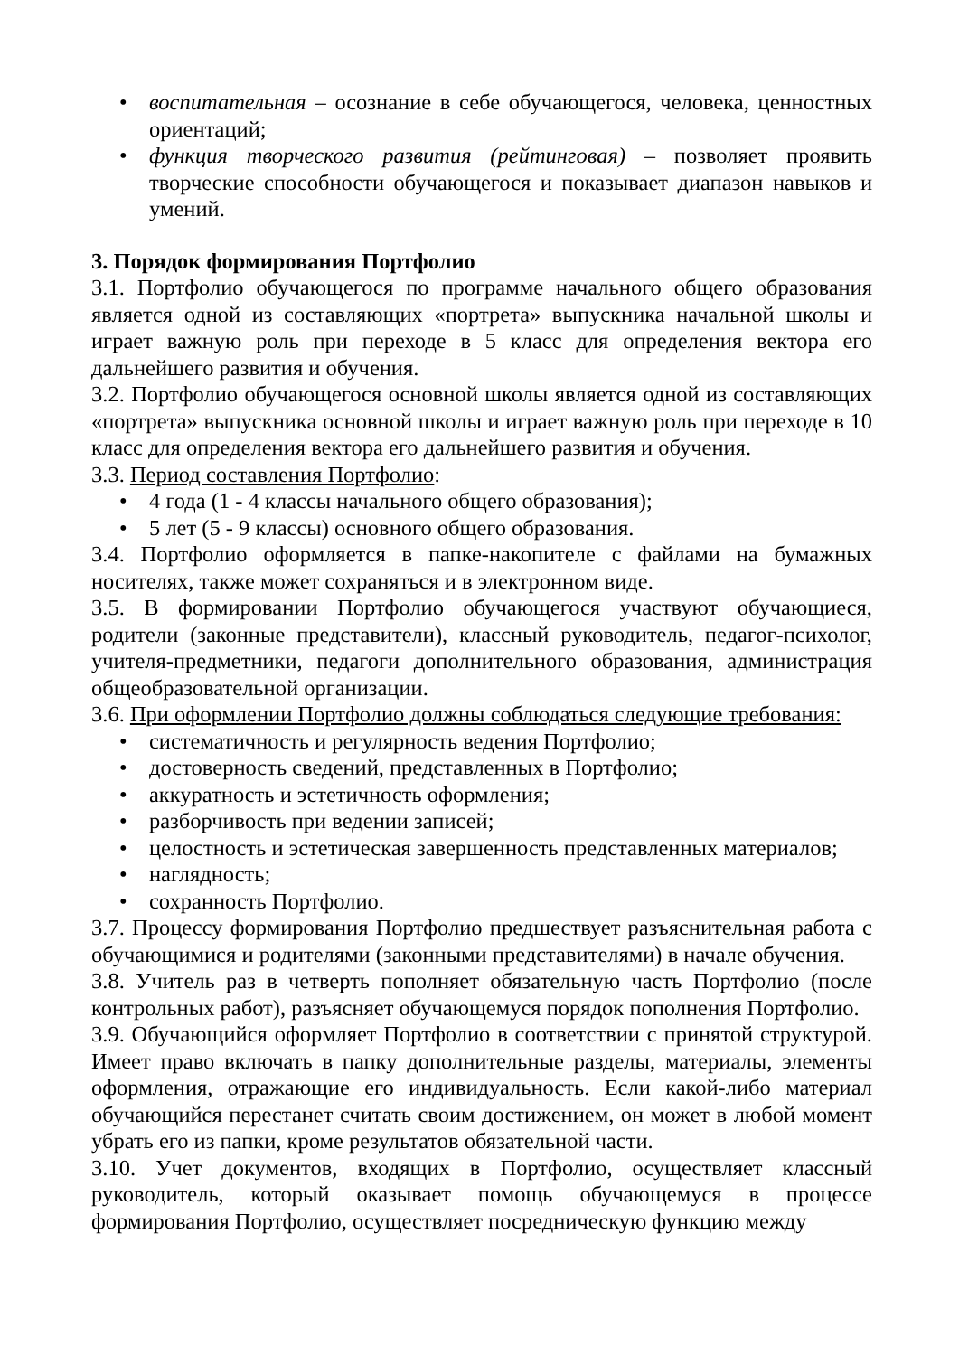• воспитательная – осознание в себе обучающегося, человека, ценностных ориентаций;
• функция творческого развития (рейтинговая) – позволяет проявить творческие способности обучающегося и показывает диапазон навыков и умений.
3. Порядок формирования Портфолио
3.1. Портфолио обучающегося по программе начального общего образования является одной из составляющих «портрета» выпускника начальной школы и играет важную роль при переходе в 5 класс для определения вектора его дальнейшего развития и обучения.
3.2. Портфолио обучающегося основной школы является одной из составляющих «портрета» выпускника основной школы и играет важную роль при переходе в 10 класс для определения вектора его дальнейшего развития и обучения.
3.3. Период составления Портфолио:
• 4 года (1 - 4 классы начального общего образования);
• 5 лет (5 - 9 классы) основного общего образования.
3.4. Портфолио оформляется в папке-накопителе с файлами на бумажных носителях, также может сохраняться и в электронном виде.
3.5. В формировании Портфолио обучающегося участвуют обучающиеся, родители (законные представители), классный руководитель, педагог-психолог, учителя-предметники, педагоги дополнительного образования, администрация общеобразовательной организации.
3.6. При оформлении Портфолио должны соблюдаться следующие требования:
• систематичность и регулярность ведения Портфолио;
• достоверность сведений, представленных в Портфолио;
• аккуратность и эстетичность оформления;
• разборчивость при ведении записей;
• целостность и эстетическая завершенность представленных материалов;
• наглядность;
• сохранность Портфолио.
3.7. Процессу формирования Портфолио предшествует разъяснительная работа с обучающимися и родителями (законными представителями) в начале обучения.
3.8. Учитель раз в четверть пополняет обязательную часть Портфолио (после контрольных работ), разъясняет обучающемуся порядок пополнения Портфолио.
3.9. Обучающийся оформляет Портфолио в соответствии с принятой структурой. Имеет право включать в папку дополнительные разделы, материалы, элементы оформления, отражающие его индивидуальность. Если какой-либо материал обучающийся перестанет считать своим достижением, он может в любой момент убрать его из папки, кроме результатов обязательной части.
3.10. Учет документов, входящих в Портфолио, осуществляет классный руководитель, который оказывает помощь обучающемуся в процессе формирования Портфолио, осуществляет посредническую функцию между